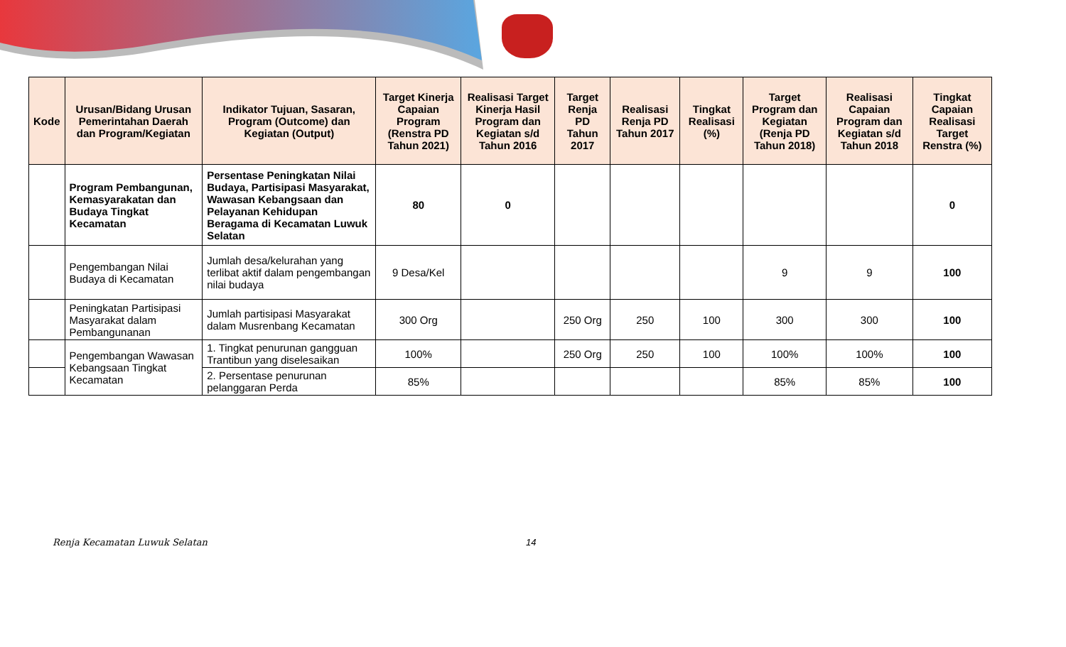| Kode | Urusan/Bidang Urusan Pemerintahan Daerah dan Program/Kegiatan | Indikator Tujuan, Sasaran, Program (Outcome) dan Kegiatan (Output) | Target Kinerja Capaian Program (Renstra PD Tahun 2021) | Realisasi Target Kinerja Hasil Program dan Kegiatan s/d Tahun 2016 | Target Renja PD Tahun 2017 | Realisasi Renja PD Tahun 2017 | Tingkat Realisasi (%) | Target Program dan Kegiatan (Renja PD Tahun 2018) | Realisasi Capaian Program dan Kegiatan s/d Tahun 2018 | Tingkat Capaian Realisasi Target Renstra (%) |
| --- | --- | --- | --- | --- | --- | --- | --- | --- | --- | --- |
| | Program Pembangunan, Kemasyarakatan dan Budaya Tingkat Kecamatan | Persentase Peningkatan Nilai Budaya, Partisipasi Masyarakat, Wawasan Kebangsaan dan Pelayanan Kehidupan Beragama di Kecamatan Luwuk Selatan | 80 | 0 | | | | | | 0 |
| | Pengembangan Nilai Budaya di Kecamatan | Jumlah desa/kelurahan yang terlibat aktif dalam pengembangan nilai budaya | 9 Desa/Kel | | | | | 9 | 9 | 100 |
| | Peningkatan Partisipasi Masyarakat dalam Pembangunanan | Jumlah partisipasi Masyarakat dalam Musrenbang Kecamatan | 300 Org | | 250 Org | 250 | 100 | 300 | 300 | 100 |
| | Pengembangan Wawasan Kebangsaan Tingkat Kecamatan | 1. Tingkat penurunan gangguan Trantibun yang diselesaikan | 100% | | 250 Org | 250 | 100 | 100% | 100% | 100 |
| | | 2. Persentase penurunan pelanggaran Perda | 85% | | | | | 85% | 85% | 100 |
Renja Kecamatan Luwuk Selatan 14